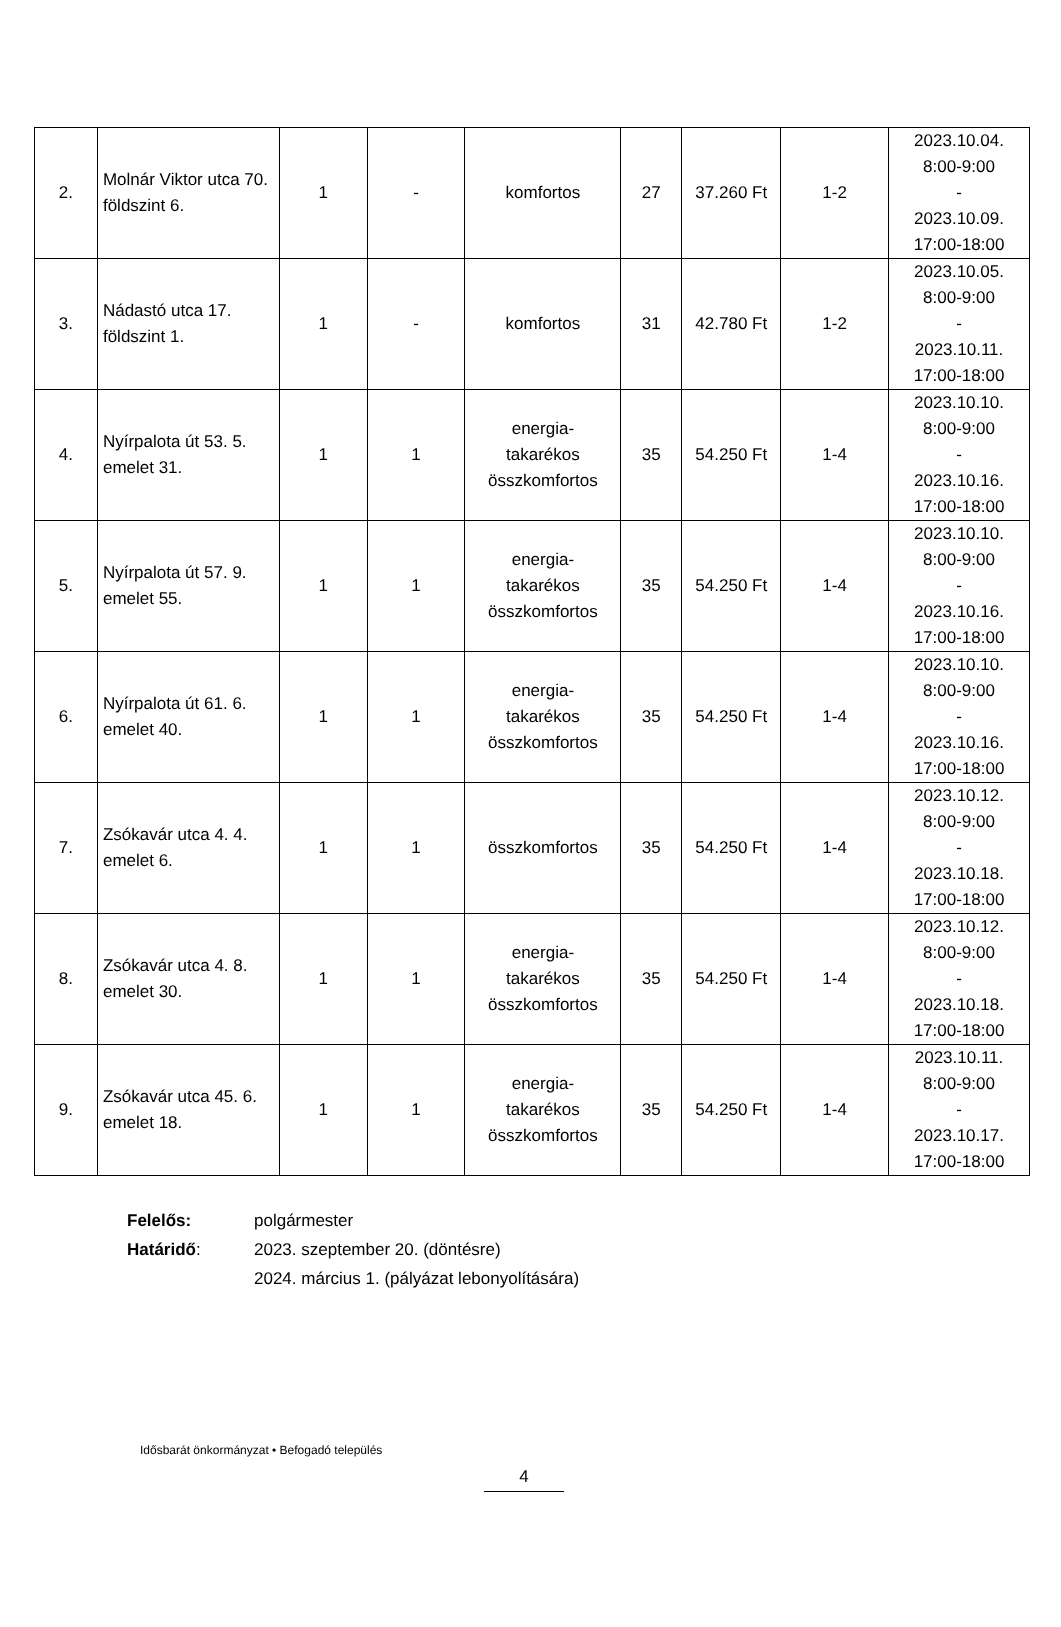| 2. | Molnár Viktor utca 70. földszint 6. | 1 | - | komfortos | 27 | 37.260 Ft | 1-2 | 2023.10.04. 8:00-9:00 - 2023.10.09. 17:00-18:00 |
| 3. | Nádastó utca 17. földszint 1. | 1 | - | komfortos | 31 | 42.780 Ft | 1-2 | 2023.10.05. 8:00-9:00 - 2023.10.11. 17:00-18:00 |
| 4. | Nyírpalota út 53. 5. emelet 31. | 1 | 1 | energia- takarékos összkomfortos | 35 | 54.250 Ft | 1-4 | 2023.10.10. 8:00-9:00 - 2023.10.16. 17:00-18:00 |
| 5. | Nyírpalota út 57. 9. emelet 55. | 1 | 1 | energia- takarékos összkomfortos | 35 | 54.250 Ft | 1-4 | 2023.10.10. 8:00-9:00 - 2023.10.16. 17:00-18:00 |
| 6. | Nyírpalota út 61. 6. emelet 40. | 1 | 1 | energia- takarékos összkomfortos | 35 | 54.250 Ft | 1-4 | 2023.10.10. 8:00-9:00 - 2023.10.16. 17:00-18:00 |
| 7. | Zsókavár utca 4. 4. emelet 6. | 1 | 1 | összkomfortos | 35 | 54.250 Ft | 1-4 | 2023.10.12. 8:00-9:00 - 2023.10.18. 17:00-18:00 |
| 8. | Zsókavár utca 4. 8. emelet 30. | 1 | 1 | energia- takarékos összkomfortos | 35 | 54.250 Ft | 1-4 | 2023.10.12. 8:00-9:00 - 2023.10.18. 17:00-18:00 |
| 9. | Zsókavár utca 45. 6. emelet 18. | 1 | 1 | energia- takarékos összkomfortos | 35 | 54.250 Ft | 1-4 | 2023.10.11. 8:00-9:00 - 2023.10.17. 17:00-18:00 |
Felelős: polgármester
Határidő: 2023. szeptember 20. (döntésre)
2024. március 1. (pályázat lebonyolítására)
Idősbarát önkormányzat • Befogadó település
4